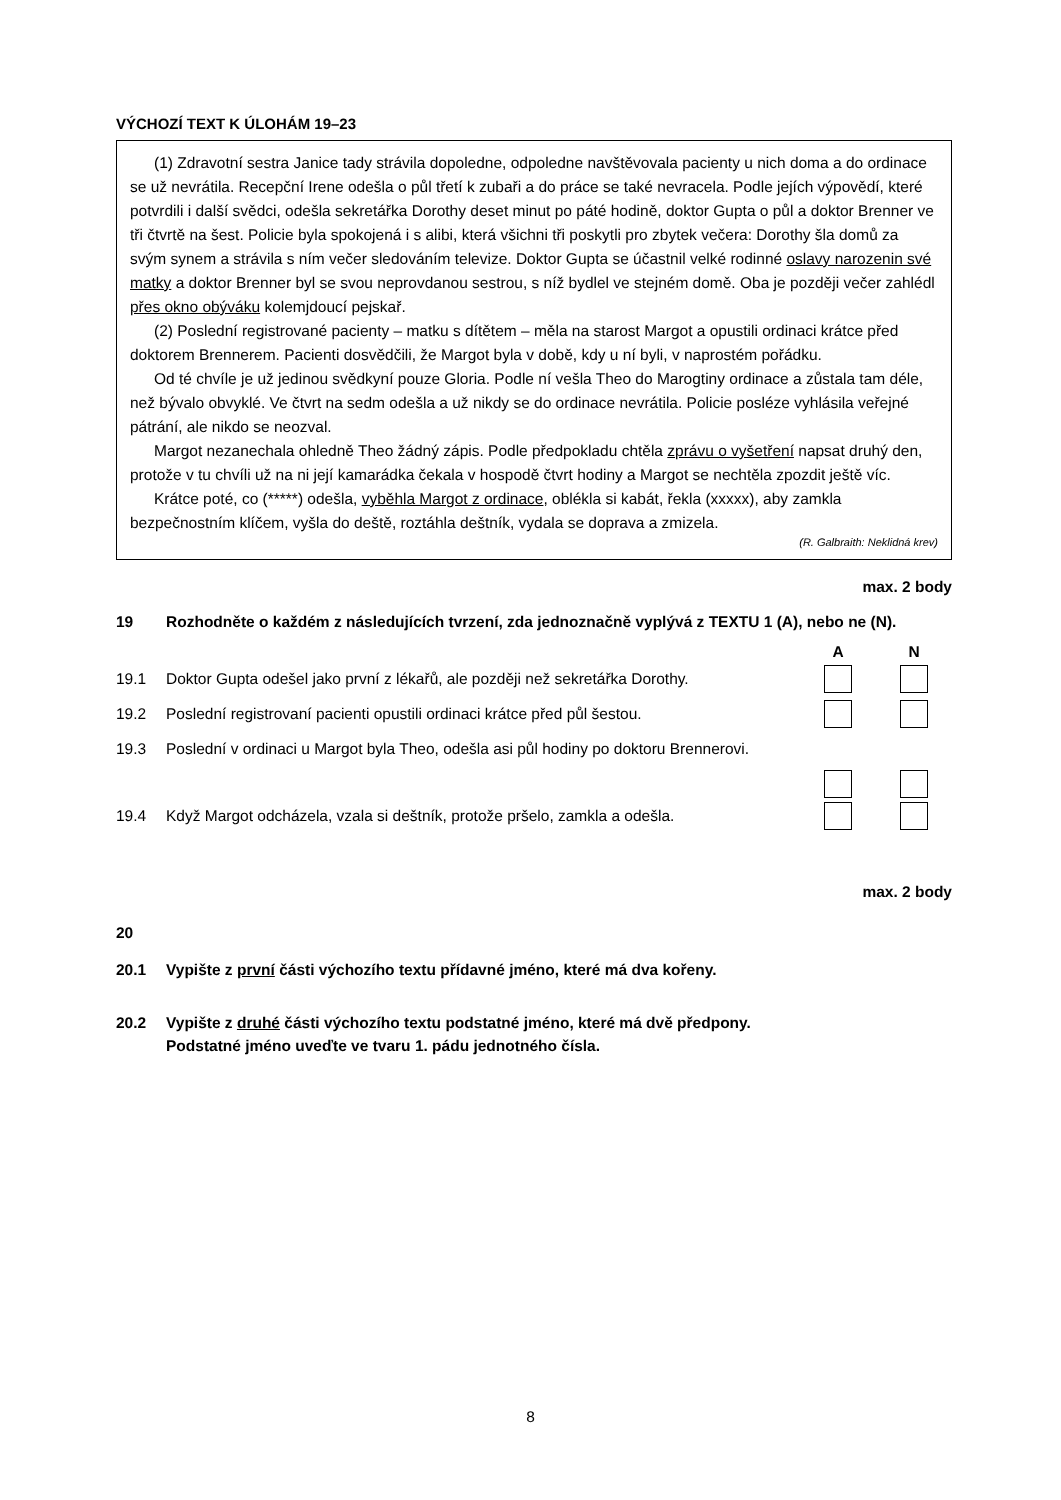VÝCHOZÍ TEXT K ÚLOHÁM 19–23
(1) Zdravotní sestra Janice tady strávila dopoledne, odpoledne navštěvovala pacienty u nich doma a do ordinace se už nevrátila. Recepční Irene odešla o půl třetí k zubaři a do práce se také nevracela. Podle jejích výpovědí, které potvrdili i další svědci, odešla sekretářka Dorothy deset minut po páté hodině, doktor Gupta o půl a doktor Brenner ve tři čtvrtě na šest. Policie byla spokojená i s alibi, která všichni tři poskytli pro zbytek večera: Dorothy šla domů za svým synem a strávila s ním večer sledováním televize. Doktor Gupta se účastnil velké rodinné oslavy narozenin své matky a doktor Brenner byl se svou neprovdanou sestrou, s níž bydlel ve stejném domě. Oba je později večer zahlédl přes okno obýváku kolemjdoucí pejskař.
(2) Poslední registrované pacienty – matku s dítětem – měla na starost Margot a opustili ordinaci krátce před doktorem Brennerem. Pacienti dosvědčili, že Margot byla v době, kdy u ní byli, v naprostém pořádku.
Od té chvíle je už jedinou svědkyní pouze Gloria. Podle ní vešla Theo do Marogtiny ordinace a zůstala tam déle, než bývalo obvyklé. Ve čtvrt na sedm odešla a už nikdy se do ordinace nevrátila. Policie posléze vyhlásila veřejné pátrání, ale nikdo se neozval.
Margot nezanechala ohledně Theo žádný zápis. Podle předpokladu chtěla zprávu o vyšetření napsat druhý den, protože v tu chvíli už na ni její kamarádka čekala v hospodě čtvrt hodiny a Margot se nechtěla zpozdit ještě víc.
Krátce poté, co (*****) odešla, vyběhla Margot z ordinace, oblékla si kabát, řekla (xxxxx), aby zamkla bezpečnostním klíčem, vyšla do deště, roztáhla deštník, vydala se doprava a zmizela.
(R. Galbraith: Neklidná krev)
max. 2 body
19 Rozhodněte o každém z následujících tvrzení, zda jednoznačně vyplývá z TEXTU 1 (A), nebo ne (N).
A N
19.1 Doktor Gupta odešel jako první z lékařů, ale později než sekretářka Dorothy.
19.2 Poslední registrovaní pacienti opustili ordinaci krátce před půl šestou.
19.3 Poslední v ordinaci u Margot byla Theo, odešla asi půl hodiny po doktoru Brennerovi.
19.4 Když Margot odcházela, vzala si deštník, protože pršelo, zamkla a odešla.
max. 2 body
20
20.1 Vypište z první části výchozího textu přídavné jméno, které má dva kořeny.
20.2 Vypište z druhé části výchozího textu podstatné jméno, které má dvě předpony.
Podstatné jméno uveďte ve tvaru 1. pádu jednotného čísla.
8